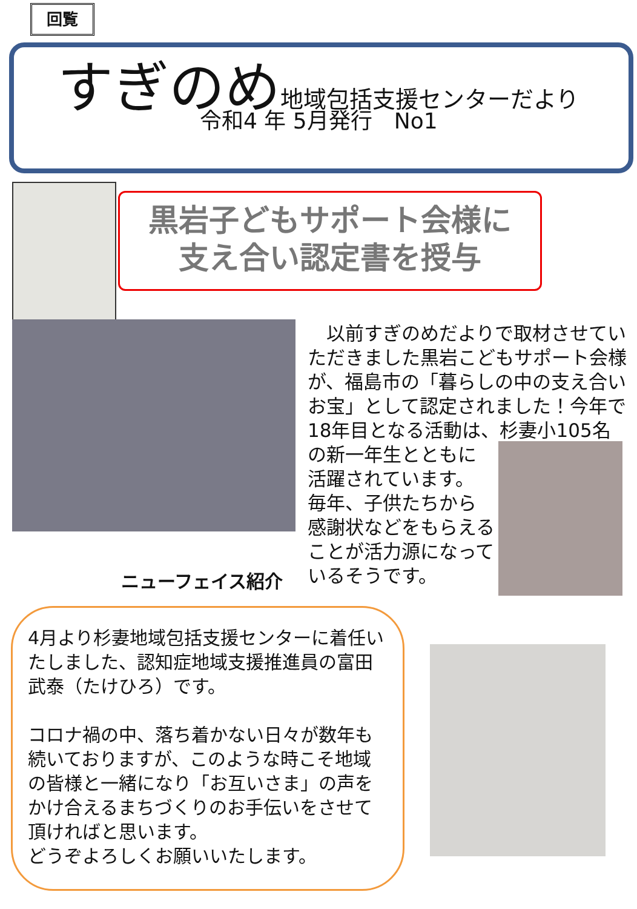回覧
すぎのめ 地域包括支援センターだより
令和4 年 5月発行　No1
黒岩子どもサポート会様に
支え合い認定書を授与
　以前すぎのめだよりで取材させていただきました黒岩こどもサポート会様が、福島市の「暮らしの中の支え合いお宝」として認定されました！今年で18年目となる活動は、杉妻小105名
の新一年生とともに
活躍されています。
毎年、子供たちから
感謝状などをもらえる
ことが活力源になって
いるそうです。
ニューフェイス紹介
4月より杉妻地域包括支援センターに着任いたしました、認知症地域支援推進員の富田　武泰（たけひろ）です。
コロナ禍の中、落ち着かない日々が数年も続いておりますが、このような時こそ地域の皆様と一緒になり「お互いさま」の声をかけ合えるまちづくりのお手伝いをさせて頂ければと思います。
どうぞよろしくお願いいたします。